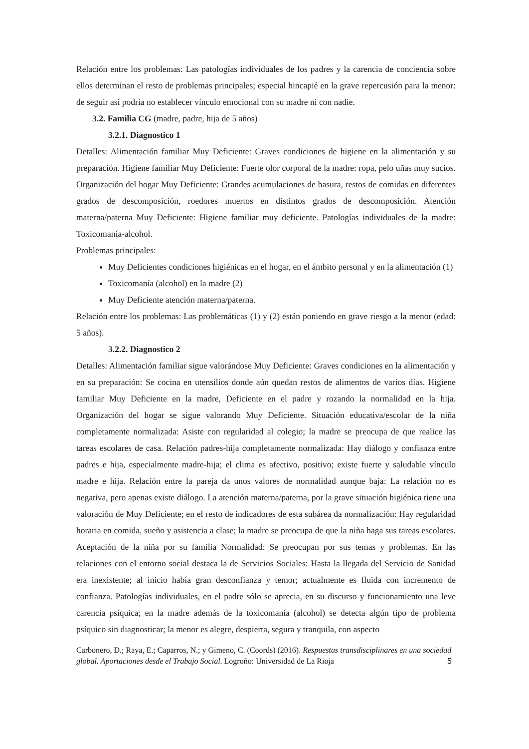Relación entre los problemas: Las patologías individuales de los padres y la carencia de conciencia sobre ellos determinan el resto de problemas principales; especial hincapié en la grave repercusión para la menor: de seguir así podría no establecer vínculo emocional con su madre ni con nadie.
3.2. Familia CG (madre, padre, hija de 5 años)
3.2.1. Diagnostico 1
Detalles: Alimentación familiar Muy Deficiente: Graves condiciones de higiene en la alimentación y su preparación. Higiene familiar Muy Deficiente: Fuerte olor corporal de la madre: ropa, pelo uñas muy sucios. Organización del hogar Muy Deficiente: Grandes acumulaciones de basura, restos de comidas en diferentes grados de descomposición, roedores muertos en distintos grados de descomposición. Atención materna/paterna Muy Deficiente: Higiene familiar muy deficiente. Patologías individuales de la madre: Toxicomanía-alcohol.
Problemas principales:
Muy Deficientes condiciones higiénicas en el hogar, en el ámbito personal y en la alimentación (1)
Toxicomanía (alcohol) en la madre (2)
Muy Deficiente atención materna/paterna.
Relación entre los problemas: Las problemáticas (1) y (2) están poniendo en grave riesgo a la menor (edad: 5 años).
3.2.2. Diagnostico 2
Detalles: Alimentación familiar sigue valorándose Muy Deficiente: Graves condiciones en la alimentación y en su preparación: Se cocina en utensilios donde aún quedan restos de alimentos de varios días. Higiene familiar Muy Deficiente en la madre, Deficiente en el padre y rozando la normalidad en la hija. Organización del hogar se sigue valorando Muy Deficiente. Situación educativa/escolar de la niña completamente normalizada: Asiste con regularidad al colegio; la madre se preocupa de que realice las tareas escolares de casa. Relación padres-hija completamente normalizada: Hay diálogo y confianza entre padres e hija, especialmente madre-hija; el clima es afectivo, positivo; existe fuerte y saludable vínculo madre e hija. Relación entre la pareja da unos valores de normalidad aunque baja: La relación no es negativa, pero apenas existe diálogo. La atención materna/paterna, por la grave situación higiénica tiene una valoración de Muy Deficiente; en el resto de indicadores de esta subárea da normalización: Hay regularidad horaria en comida, sueño y asistencia a clase; la madre se preocupa de que la niña haga sus tareas escolares. Aceptación de la niña por su familia Normalidad: Se preocupan por sus temas y problemas. En las relaciones con el entorno social destaca la de Servicios Sociales: Hasta la llegada del Servicio de Sanidad era inexistente; al inicio había gran desconfianza y temor; actualmente es fluida con incremento de confianza. Patologías individuales, en el padre sólo se aprecia, en su discurso y funcionamiento una leve carencia psíquica; en la madre además de la toxicomanía (alcohol) se detecta algún tipo de problema psíquico sin diagnosticar; la menor es alegre, despierta, segura y tranquila, con aspecto
Carbonero, D.; Raya, E.; Caparros, N.; y Gimeno, C. (Coords) (2016). Respuestas transdisciplinares en una sociedad global. Aportaciones desde el Trabajo Social. Logroño: Universidad de La Rioja 5